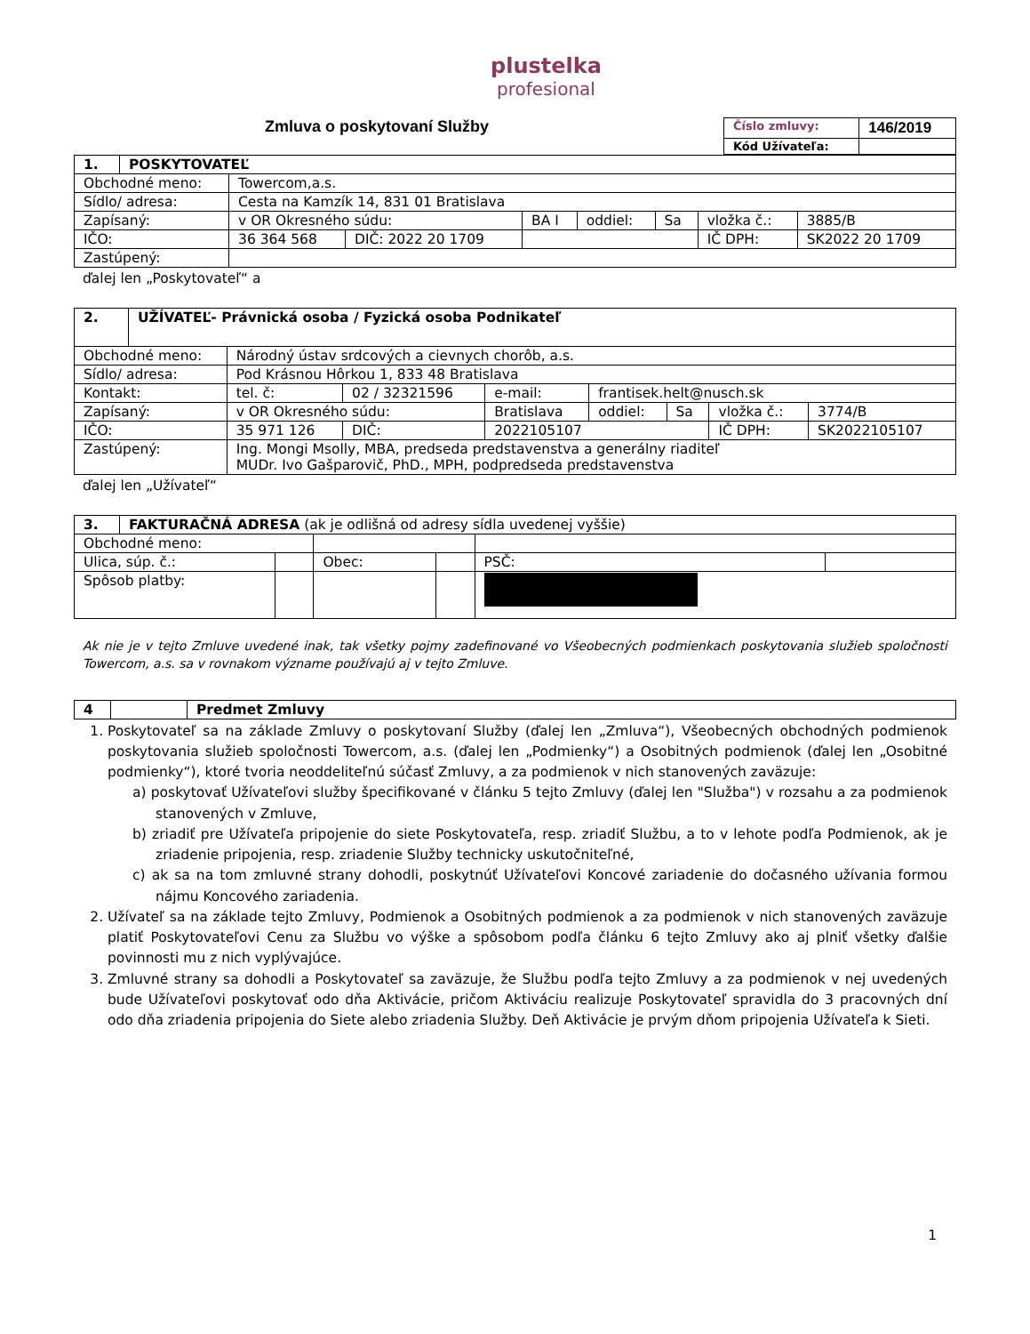plustelka
profesional
Zmluva o poskytovaní Služby
| Číslo zmluvy: | 146/2019 |
| Kód Užívateľa: | |
| 1. | POSKYTOVATEĽ | | | | | | | |
| Obchodné meno: | | Towercom,a.s. | | | | | | |
| Sídlo/ adresa: | | Cesta na Kamzík 14, 831 01 Bratislava | | | | | | |
| Zapísaný: | | v OR Okresného súdu: | | BA I | oddiel: | Sa | vložka č.: | 3885/B |
| IČO: | | 36 364 568 | DIČ: 2022 20 1709 | | | | IČ DPH: | SK2022 20 1709 |
| Zastúpený: | | | | | | | | |
ďalej len „Poskytovateľ“ a
| 2. | UŽÍVATEĽ- Právnická osoba / Fyzická osoba Podnikateľ | | | | | | | |
| Obchodné meno: | | Národný ústav srdcových a cievnych chorôb, a.s. | | | | | | |
| Sídlo/ adresa: | | Pod Krásnou Hôrkou 1, 833 48 Bratislava | | | | | | |
| Kontakt: | | tel. č: | 02 / 32321596 | e-mail: | frantisek.helt@nusch.sk | | | |
| Zapísaný: | | v OR Okresného súdu: | | Bratislava | oddiel: | Sa | vložka č.: | 3774/B |
| IČO: | | 35 971 126 | DIČ: | 2022105107 | | | IČ DPH: | SK2022105107 |
| Zastúpený: | | Ing. Mongi Msolly, MBA, predseda predstavenstva a generálny riaditeľ MUDr. Ivo Gašparovič, PhD., MPH, podpredseda predstavenstva | | | | | | |
ďalej len „Užívateľ“
| 3. | FAKTURAČNÁ ADRESA (ak je odlišná od adresy sídla uvedenej vyššie) | | | | | |
| Obchodné meno: | | | | | | |
| Ulica, súp. č.: | | | Obec: | | PSČ: | |
| Spôsob platby: | | | | | | |
Ak nie je v tejto Zmluve uvedené inak, tak všetky pojmy zadefinované vo Všeobecných podmienkach poskytovania služieb spoločnosti Towercom, a.s. sa v rovnakom význame používajú aj v tejto Zmluve.
| 4 | | Predmet Zmluvy |
1. Poskytovateľ sa na základe Zmluvy o poskytovaní Služby (ďalej len „Zmluva“), Všeobecných obchodných podmienok poskytovania služieb spoločnosti Towercom, a.s. (ďalej len „Podmienky“) a Osobitných podmienok (ďalej len „Osobitné podmienky“), ktoré tvoria neoddeliteľnú súčasť Zmluvy, a za podmienok v nich stanovených zaväzuje:
a) poskytovať Užívateľovi služby špecifikované v článku 5 tejto Zmluvy (ďalej len "Služba") v rozsahu a za podmienok stanovených v Zmluve,
b) zriadiť pre Užívateľa pripojenie do siete Poskytovateľa, resp. zriadiť Službu, a to v lehote podľa Podmienok, ak je zriadenie pripojenia, resp. zriadenie Služby technicky uskutočniteľné,
c) ak sa na tom zmluvné strany dohodli, poskytnúť Užívateľovi Koncové zariadenie do dočasného užívania formou nájmu Koncového zariadenia.
2. Užívateľ sa na základe tejto Zmluvy, Podmienok a Osobitných podmienok a za podmienok v nich stanovených zaväzuje platiť Poskytovateľovi Cenu za Službu vo výške a spôsobom podľa článku 6 tejto Zmluvy ako aj plniť všetky ďalšie povinnosti mu z nich vyplývajúce.
3. Zmluvné strany sa dohodli a Poskytovateľ sa zaväzuje, že Službu podľa tejto Zmluvy a za podmienok v nej uvedených bude Užívateľovi poskytovať odo dňa Aktivácie, pričom Aktiváciu realizuje Poskytovateľ spravidla do 3 pracovných dní odo dňa zriadenia pripojenia do Siete alebo zriadenia Služby. Deň Aktivácie je prvým dňom pripojenia Užívateľa k Sieti.
1